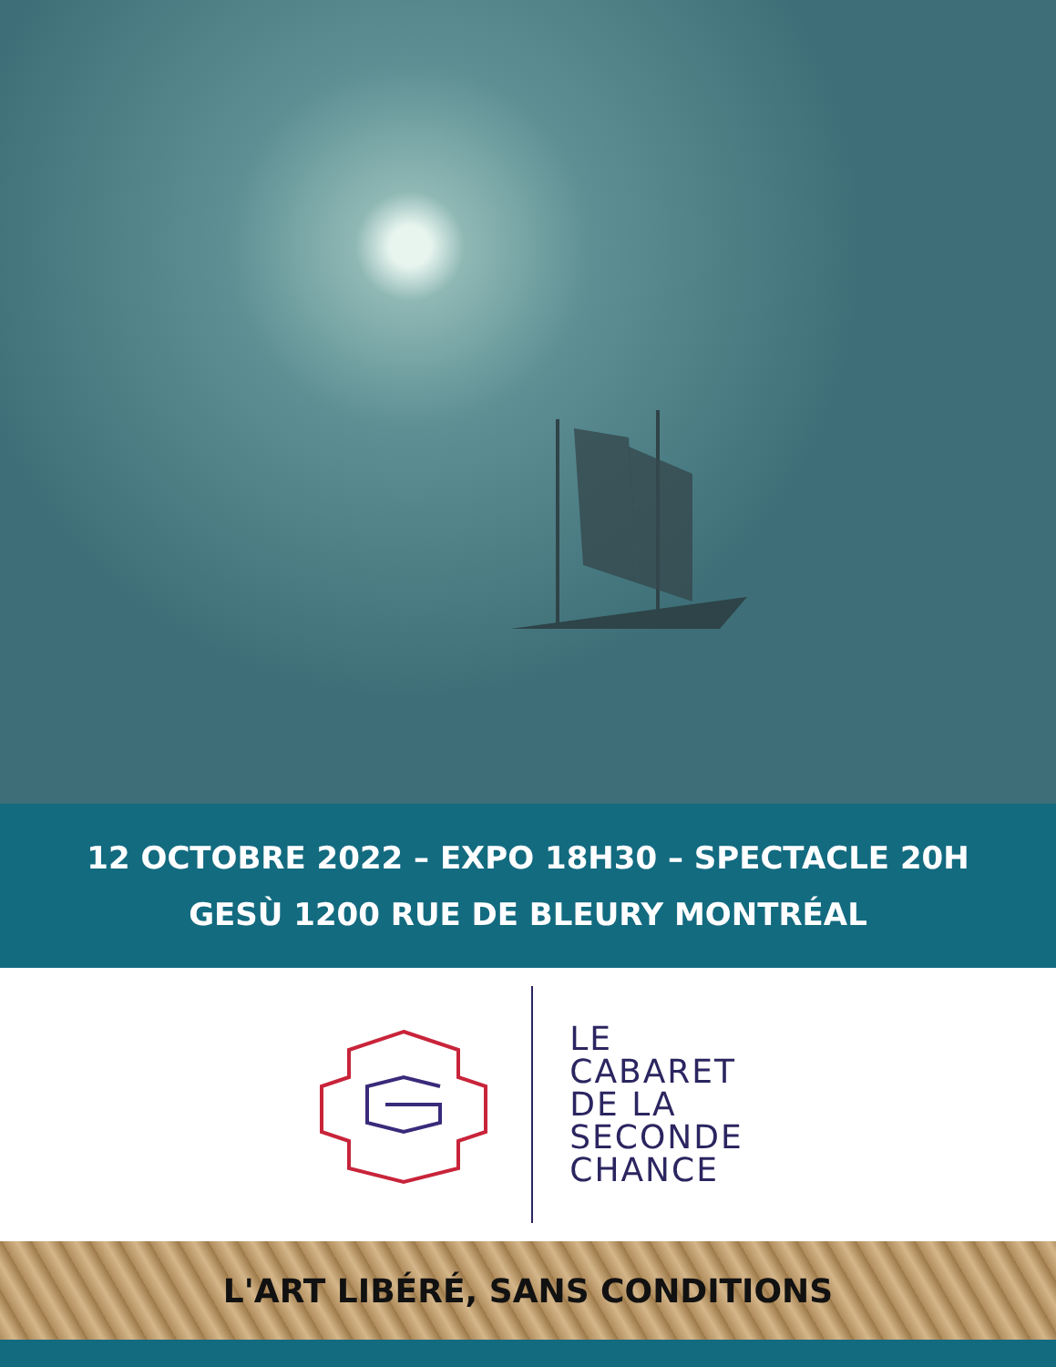12 OCTOBRE 2022 – EXPO 18H30 – SPECTACLE 20H
GESÙ 1200 RUE DE BLEURY MONTRÉAL
LE
CABARET
DE LA
SECONDE
CHANCE
L'ART LIBÉRÉ, SANS CONDITIONS